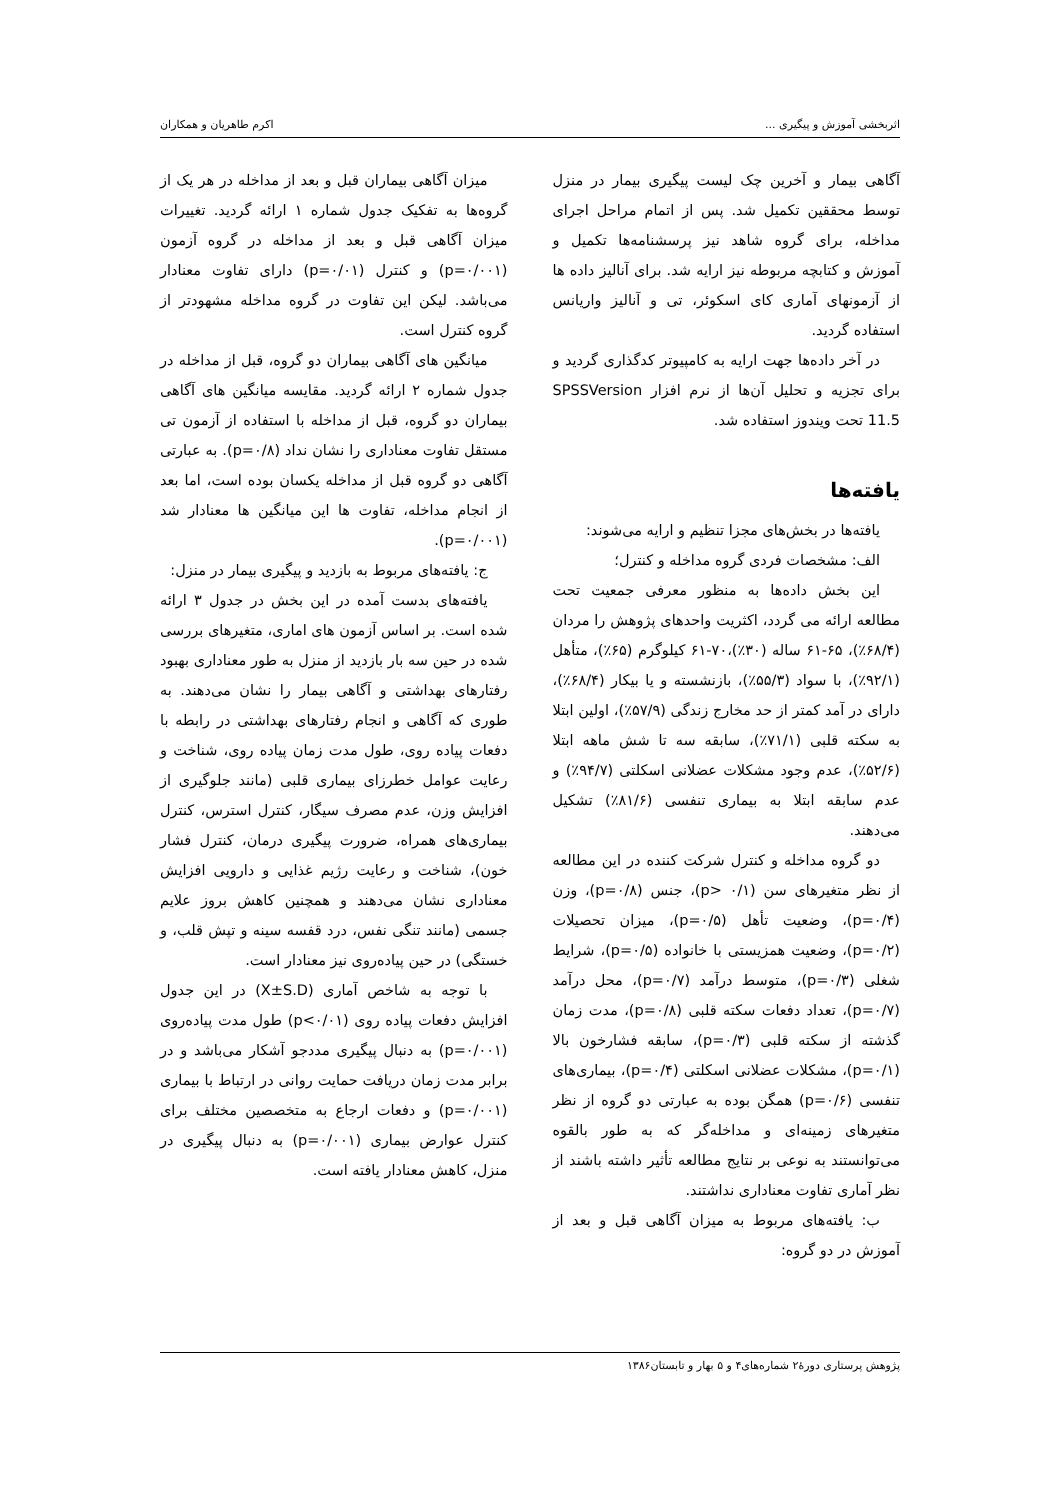اثربخشی آموزش و پیگیری ... اکرم طاهریان و همکاران
آگاهی بیمار و آخرین چک لیست پیگیری بیمار در منزل توسط محققین تکمیل شد. پس از اتمام مراحل اجرای مداخله، برای گروه شاهد نیز پرسشنامه‌ها تکمیل و آموزش و کتابچه مربوطه نیز ارایه شد. برای آنالیز داده ها از آزمونهای آماری کای اسکوئر، تی و آنالیز واریانس استفاده گردید.
در آخر داده‌ها جهت ارایه به کامپیوتر کدگذاری گردید و برای تجزیه و تحلیل آن‌ها از نرم افزار SPSSVersion 11.5 تحت ویندوز استفاده شد.
یافته‌ها
یافته‌ها در بخش‌های مجزا تنظیم و ارایه می‌شوند:
الف: مشخصات فردی گروه مداخله و کنترل؛
این بخش داده‌ها به منظور معرفی جمعیت تحت مطالعه ارائه می گردد، اکثریت واحدهای پژوهش را مردان (۶۸/۴٪)، ۶۵-۶۱ ساله (۳۰٪)،۷۰-۶۱ کیلوگرم (۶۵٪)، متأهل (۹۲/۱٪)، با سواد (۵۵/۳٪)، بازنشسته و یا بیکار (۶۸/۴٪)، دارای در آمد کمتر از حد مخارج زندگی (۵۷/۹٪)، اولین ابتلا به سکته قلبی (۷۱/۱٪)، سابقه سه تا شش ماهه ابتلا (۵۲/۶٪)، عدم وجود مشکلات عضلانی اسکلتی (۹۴/۷٪) و عدم سابقه ابتلا به بیماری تنفسی (۸۱/۶٪) تشکیل می‌دهند.
دو گروه مداخله و کنترل شرکت کننده در این مطالعه از نظر متغیرهای سن (p> ۰/۱)، جنس (p=۰/۸)، وزن (p=۰/۴)، وضعیت تأهل (p=۰/۵)، میزان تحصیلات (p=۰/۲)، وضعیت همزیستی با خانواده (p=۰/۵)، شرایط شغلی (p=۰/۳)، متوسط درآمد (p=۰/۷)، محل درآمد (p=۰/۷)، تعداد دفعات سکته قلبی (p=۰/۸)، مدت زمان گذشته از سکته قلبی (p=۰/۳)، سابقه فشارخون بالا (p=۰/۱)، مشکلات عضلانی اسکلتی (p=۰/۴)، بیماری‌های تنفسی (p=۰/۶) همگن بوده به عبارتی دو گروه از نظر متغیرهای زمینه‌ای و مداخله‌گر که به طور بالقوه می‌توانستند به نوعی بر نتایج مطالعه تأثیر داشته باشند از نظر آماری تفاوت معناداری نداشتند.
ب: یافته‌های مربوط به میزان آگاهی قبل و بعد از آموزش در دو گروه:
میزان آگاهی بیماران قبل و بعد از مداخله در هر یک از گروه‌ها به تفکیک جدول شماره ۱ ارائه گردید. تغییرات میزان آگاهی قبل و بعد از مداخله در گروه آزمون (p=۰/۰۰۱) و کنترل (p=۰/۰۱) دارای تفاوت معنادار می‌باشد. لیکن این تفاوت در گروه مداخله مشهودتر از گروه کنترل است.
میانگین های آگاهی بیماران دو گروه، قبل از مداخله در جدول شماره ۲ ارائه گردید. مقایسه میانگین های آگاهی بیماران دو گروه، قبل از مداخله با استفاده از آزمون تی مستقل تفاوت معناداری را نشان نداد (p=۰/۸). به عبارتی آگاهی دو گروه قبل از مداخله یکسان بوده است، اما بعد از انجام مداخله، تفاوت ها این میانگین ها معنادار شد (p=۰/۰۰۱).
ج: یافته‌های مربوط به بازدید و پیگیری بیمار در منزل:
یافته‌های بدست آمده در این بخش در جدول ۳ ارائه شده است. بر اساس آزمون های اماری، متغیرهای بررسی شده در حین سه بار بازدید از منزل به طور معناداری بهبود رفتارهای بهداشتی و آگاهی بیمار را نشان می‌دهند. به طوری که آگاهی و انجام رفتارهای بهداشتی در رابطه با دفعات پیاده روی، طول مدت زمان پیاده روی، شناخت و رعایت عوامل خطرزای بیماری قلبی (مانند جلوگیری از افزایش وزن، عدم مصرف سیگار، کنترل استرس، کنترل بیماری‌های همراه، ضرورت پیگیری درمان، کنترل فشار خون)، شناخت و رعایت رژیم غذایی و دارویی افزایش معناداری نشان می‌دهند و همچنین کاهش بروز علایم جسمی (مانند تنگی نفس، درد قفسه سینه و تپش قلب، و خستگی) در حین پیاده‌روی نیز معنادار است.
با توجه به شاخص آماری (X±S.D) در این جدول افزایش دفعات پیاده روی (p<۰/۰۱) طول مدت پیاده‌روی (p=۰/۰۰۱) به دنبال پیگیری مددجو آشکار می‌باشد و در برابر مدت زمان دریافت حمایت روانی در ارتباط با بیماری (p=۰/۰۰۱) و دفعات ارجاع به متخصصین مختلف برای کنترل عوارض بیماری (p=۰/۰۰۱) به دنبال پیگیری در منزل، کاهش معنادار یافته است.
پژوهش پرستاری دورهٔ۲ شماره‌های۴ و ۵ بهار و تابستان۱۳۸۶